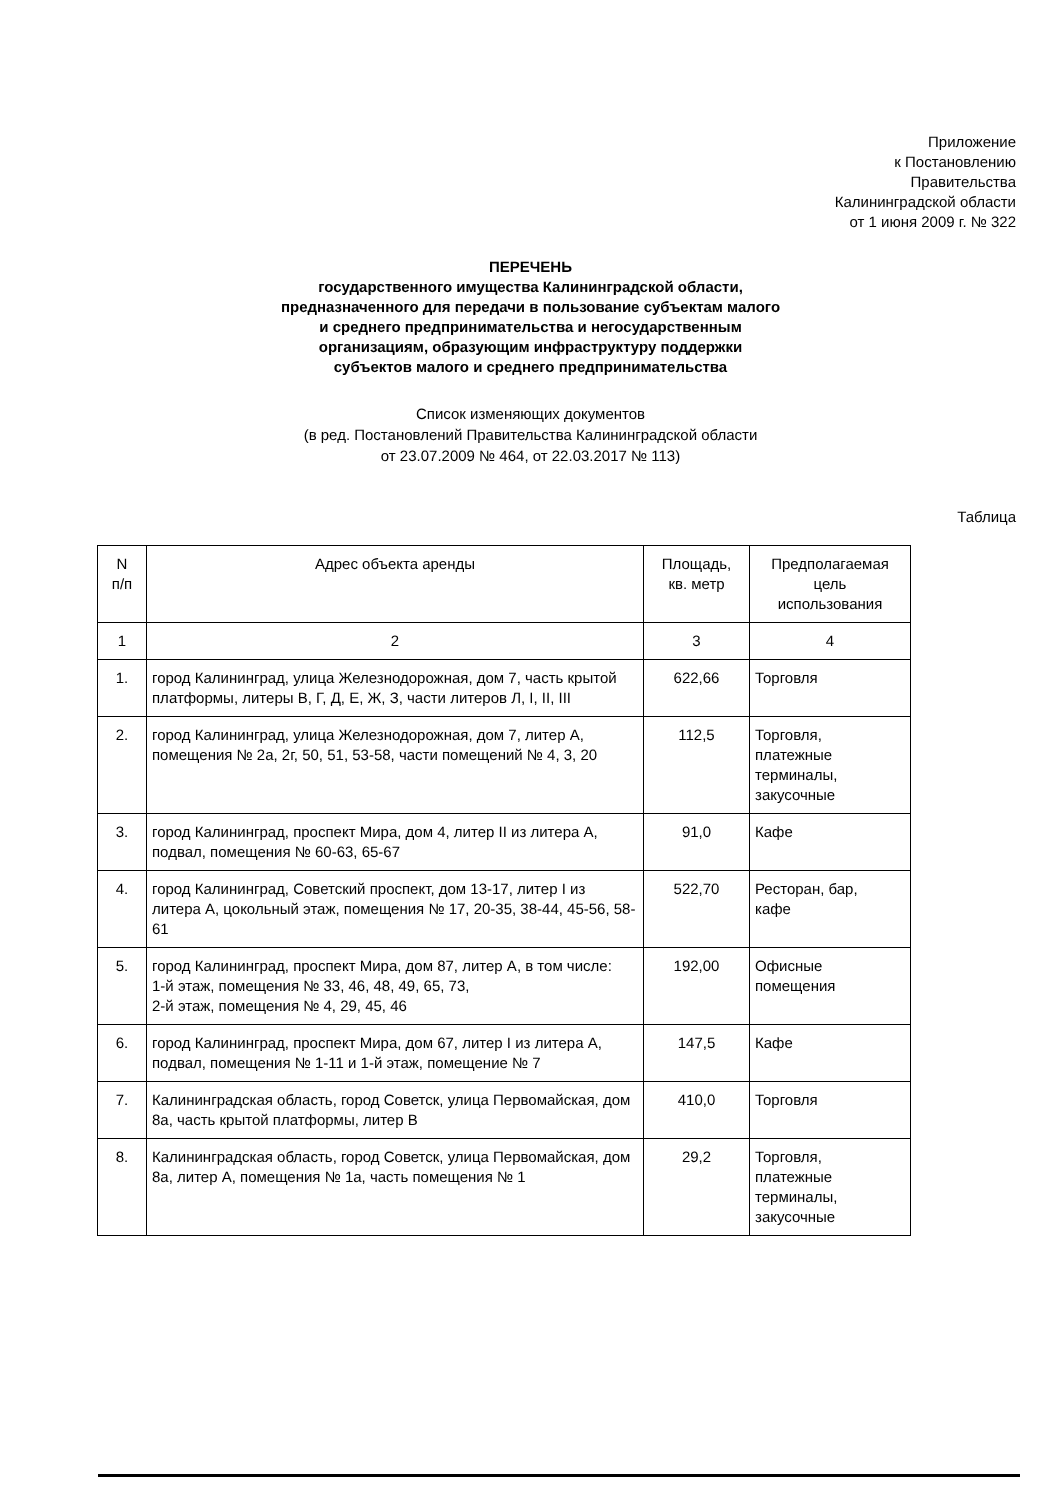Приложение
к Постановлению
Правительства
Калининградской области
от 1 июня 2009 г. № 322
ПЕРЕЧЕНЬ
государственного имущества Калининградской области,
предназначенного для передачи в пользование субъектам малого
и среднего предпринимательства и негосударственным
организациям, образующим инфраструктуру поддержки
субъектов малого и среднего предпринимательства
Список изменяющих документов
(в ред. Постановлений Правительства Калининградской области
от 23.07.2009 № 464, от 22.03.2017 № 113)
Таблица
| N п/п | Адрес объекта аренды | Площадь, кв. метр | Предполагаемая цель использования |
| --- | --- | --- | --- |
| 1 | 2 | 3 | 4 |
| 1. | город Калининград, улица Железнодорожная, дом 7, часть крытой платформы, литеры В, Г, Д, Е, Ж, З, части литеров Л, I, II, III | 622,66 | Торговля |
| 2. | город Калининград, улица Железнодорожная, дом 7, литер А, помещения № 2а, 2г, 50, 51, 53-58, части помещений № 4, 3, 20 | 112,5 | Торговля, платежные терминалы, закусочные |
| 3. | город Калининград, проспект Мира, дом 4, литер II из литера А, подвал, помещения № 60-63, 65-67 | 91,0 | Кафе |
| 4. | город Калининград, Советский проспект, дом 13-17, литер I из литера А, цокольный этаж, помещения № 17, 20-35, 38-44, 45-56, 58-61 | 522,70 | Ресторан, бар, кафе |
| 5. | город Калининград, проспект Мира, дом 87, литер А, в том числе: 1-й этаж, помещения № 33, 46, 48, 49, 65, 73, 2-й этаж, помещения № 4, 29, 45, 46 | 192,00 | Офисные помещения |
| 6. | город Калининград, проспект Мира, дом 67, литер I из литера А, подвал, помещения № 1-11 и 1-й этаж, помещение № 7 | 147,5 | Кафе |
| 7. | Калининградская область, город Советск, улица Первомайская, дом 8а, часть крытой платформы, литер В | 410,0 | Торговля |
| 8. | Калининградская область, город Советск, улица Первомайская, дом 8а, литер А, помещения № 1а, часть помещения № 1 | 29,2 | Торговля, платежные терминалы, закусочные |